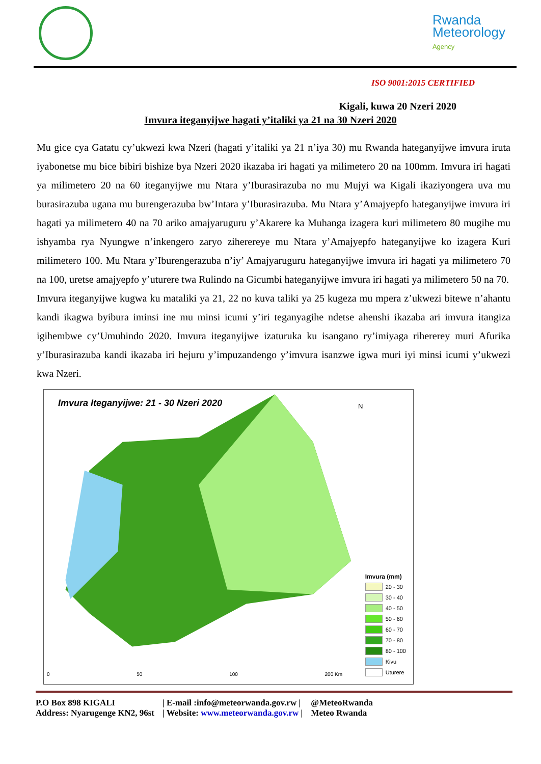Rwanda
Meteorology
Agency
ISO 9001:2015 CERTIFIED
Kigali, kuwa 20 Nzeri 2020
Imvura iteganyijwe hagati y’italiki ya 21 na 30 Nzeri 2020
Mu gice cya Gatatu cy’ukwezi kwa Nzeri (hagati y’italiki ya 21 n’iya 30) mu Rwanda hateganyijwe imvura iruta iyabonetse mu bice bibiri bishize bya Nzeri 2020 ikazaba iri hagati ya milimetero 20 na 100mm. Imvura iri hagati ya milimetero 20 na 60 iteganyijwe mu Ntara y’Iburasirazuba no mu Mujyi wa Kigali ikaziyongera uva mu burasirazuba ugana mu burengerazuba bw’Intara y’Iburasirazuba. Mu Ntara y’Amajyepfo hateganyijwe imvura iri hagati ya milimetero 40 na 70 ariko amajyaruguru y’Akarere ka Muhanga izagera kuri milimetero 80 mugihe mu ishyamba rya Nyungwe n’inkengero zaryo ziherereye mu Ntara y’Amajyepfo hateganyijwe ko izagera Kuri milimetero 100. Mu Ntara y’Iburengerazuba n’iy’ Amajyaruguru hateganyijwe imvura iri hagati ya milimetero 70 na 100, uretse amajyepfo y’uturere twa Rulindo na Gicumbi hateganyijwe imvura iri hagati ya milimetero 50 na 70.
Imvura iteganyijwe kugwa ku mataliki ya 21, 22 no kuva taliki ya 25 kugeza mu mpera z’ukwezi bitewe n’ahantu kandi ikagwa byibura iminsi ine mu minsi icumi y’iri teganyagihe ndetse ahenshi ikazaba ari imvura itangiza igihembwe cy’Umuhindo 2020. Imvura iteganyijwe izaturuka ku isangano ry’imiyaga rihererey muri Afurika y’Iburasirazuba kandi ikazaba iri hejuru y’impuzandengo y’imvura isanzwe igwa muri iyi minsi icumi y’ukwezi kwa Nzeri.
Imvura Iteganyijwe: 21 - 30 Nzeri 2020
N
0 50 100 200 Km
Imvura (mm)
20 - 30
30 - 40
40 - 50
50 - 60
60 - 70
70 - 80
80 - 100
Kivu
Uturere
P.O Box 898 KIGALI
Address: Nyarugenge KN2, 96st
| E-mail :info@meteorwanda.gov.rw |
| Website: www.meteorwanda.gov.rw |
@MeteoRwanda
Meteo Rwanda